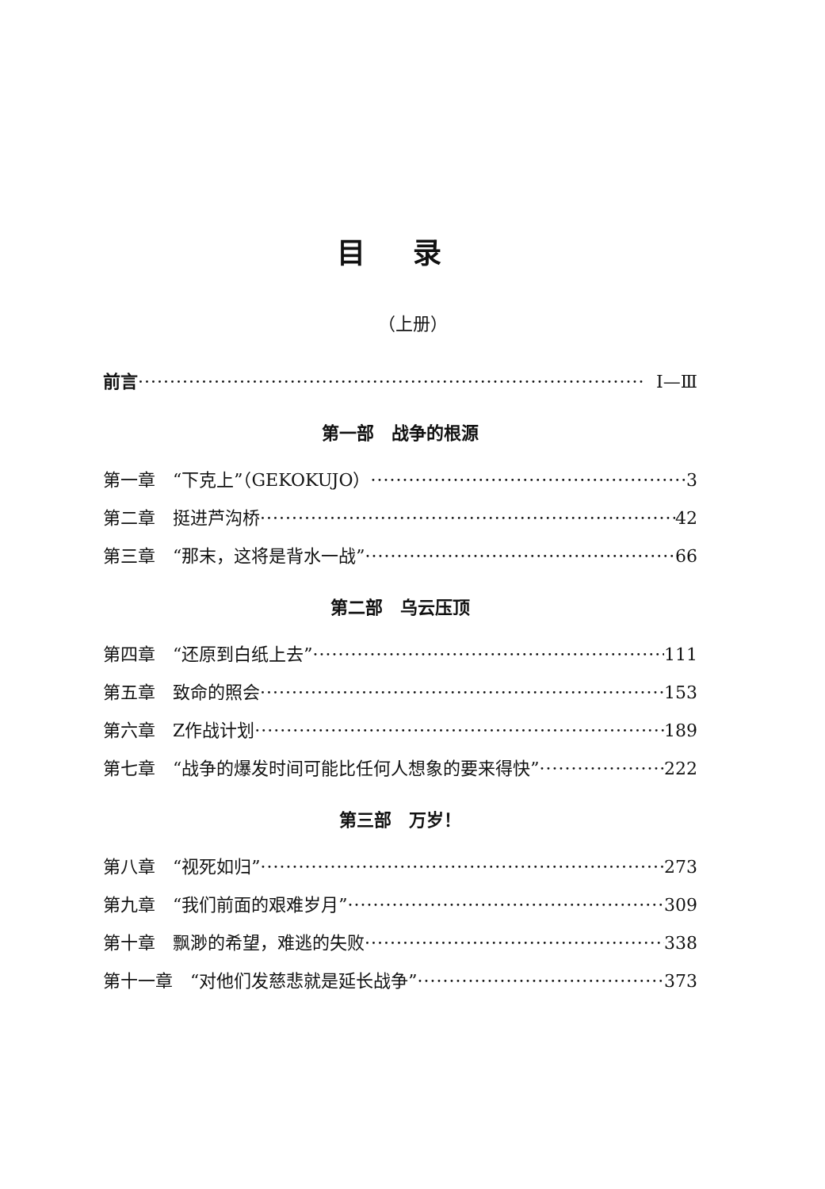目录
（上册）
前言 Ⅰ—Ⅲ
第一部　战争的根源
第一章　“下克上”（GEKOKUJO） 3
第二章　挺进芦沟桥 42
第三章　“那末，这将是背水一战” 66
第二部　乌云压顶
第四章　“还原到白纸上去” 111
第五章　致命的照会 153
第六章　Z作战计划 189
第七章　“战争的爆发时间可能比任何人想象的要来得快” 222
第三部　万岁！
第八章　“视死如归” 273
第九章　“我们前面的艰难岁月” 309
第十章　飘渺的希望，难逃的失败 338
第十一章　“对他们发慈悲就是延长战争” 373